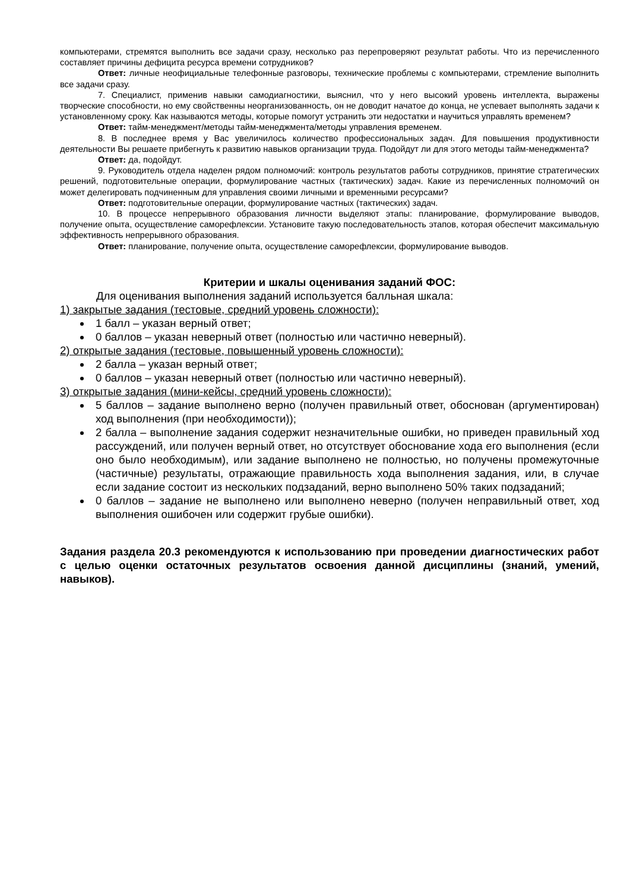компьютерами, стремятся выполнить все задачи сразу, несколько раз перепроверяют результат работы. Что из перечисленного составляет причины дефицита ресурса времени сотрудников?
Ответ: личные неофициальные телефонные разговоры, технические проблемы с компьютерами, стремление выполнить все задачи сразу.
7. Специалист, применив навыки самодиагностики, выяснил, что у него высокий уровень интеллекта, выражены творческие способности, но ему свойственны неорганизованность, он не доводит начатое до конца, не успевает выполнять задачи к установленному сроку. Как называются методы, которые помогут устранить эти недостатки и научиться управлять временем?
Ответ: тайм-менеджмент/методы тайм-менеджмента/методы управления временем.
8. В последнее время у Вас увеличилось количество профессиональных задач. Для повышения продуктивности деятельности Вы решаете прибегнуть к развитию навыков организации труда. Подойдут ли для этого методы тайм-менеджмента?
Ответ: да, подойдут.
9. Руководитель отдела наделен рядом полномочий: контроль результатов работы сотрудников, принятие стратегических решений, подготовительные операции, формулирование частных (тактических) задач. Какие из перечисленных полномочий он может делегировать подчиненным для управления своими личными и временными ресурсами?
Ответ: подготовительные операции, формулирование частных (тактических) задач.
10. В процессе непрерывного образования личности выделяют этапы: планирование, формулирование выводов, получение опыта, осуществление саморефлексии. Установите такую последовательность этапов, которая обеспечит максимальную эффективность непрерывного образования.
Ответ: планирование, получение опыта, осуществление саморефлексии, формулирование выводов.
Критерии и шкалы оценивания заданий ФОС:
Для оценивания выполнения заданий используется балльная шкала:
1) закрытые задания (тестовые, средний уровень сложности):
1 балл – указан верный ответ;
0 баллов – указан неверный ответ (полностью или частично неверный).
2) открытые задания (тестовые, повышенный уровень сложности):
2 балла – указан верный ответ;
0 баллов – указан неверный ответ (полностью или частично неверный).
3) открытые задания (мини-кейсы, средний уровень сложности):
5 баллов – задание выполнено верно (получен правильный ответ, обоснован (аргументирован) ход выполнения (при необходимости));
2 балла – выполнение задания содержит незначительные ошибки, но приведен правильный ход рассуждений, или получен верный ответ, но отсутствует обоснование хода его выполнения (если оно было необходимым), или задание выполнено не полностью, но получены промежуточные (частичные) результаты, отражающие правильность хода выполнения задания, или, в случае если задание состоит из нескольких подзаданий, верно выполнено 50% таких подзаданий;
0 баллов – задание не выполнено или выполнено неверно (получен неправильный ответ, ход выполнения ошибочен или содержит грубые ошибки).
Задания раздела 20.3 рекомендуются к использованию при проведении диагностических работ с целью оценки остаточных результатов освоения данной дисциплины (знаний, умений, навыков).